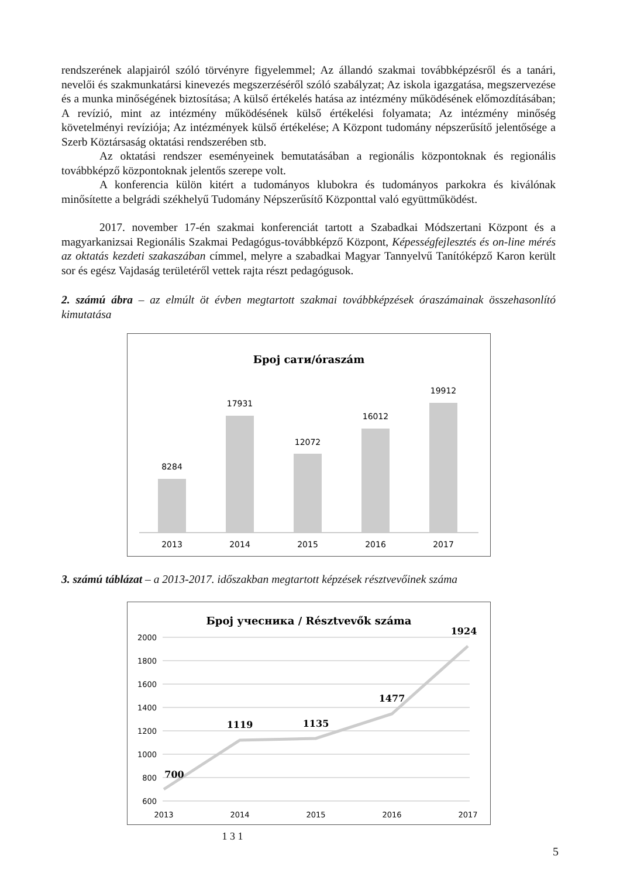rendszerének alapjairól szóló törvényre figyelemmel; Az állandó szakmai továbbképzésről és a tanári, nevelői és szakmunkatársi kinevezés megszerzéséről szóló szabályzat; Az iskola igazgatása, megszervezése és a munka minőségének biztosítása; A külső értékelés hatása az intézmény működésének előmozdításában; A revízió, mint az intézmény működésének külső értékelési folyamata; Az intézmény minőség követelményi revíziója; Az intézmények külső értékelése; A Központ tudomány népszerűsítő jelentősége a Szerb Köztársaság oktatási rendszerében stb.
Az oktatási rendszer eseményeinek bemutatásában a regionális központoknak és regionális továbbképző központoknak jelentős szerepe volt.
A konferencia külön kitért a tudományos klubokra és tudományos parkokra és kiválónak minősítette a belgrádi székhelyű Tudomány Népszerűsítő Központtal való együttműködést.
2017. november 17-én szakmai konferenciát tartott a Szabadkai Módszertani Központ és a magyarkanizsai Regionális Szakmai Pedagógus-továbbképző Központ, Képességfejlesztés és on-line mérés az oktatás kezdeti szakaszában címmel, melyre a szabadkai Magyar Tannyelvű Tanítóképző Karon került sor és egész Vajdaság területéről vettek rajta részt pedagógusok.
2. számú ábra – az elmúlt öt évben megtartott szakmai továbbképzések óraszámainak összehasonlító kimutatása
Број сати/óraszám
8284
17931
12072
16012
19912
2013
2014
2015
2016
2017
3. számú táblázat – a 2013-2017. időszakban megtartott képzések résztvevőinek száma
Број учесника / Résztvevők száma
2000
1800
1600
1400
1200
1000
800
600
700
1119
1135
1477
1924
2013
2014
2015
2016
2017
1 3 1
5